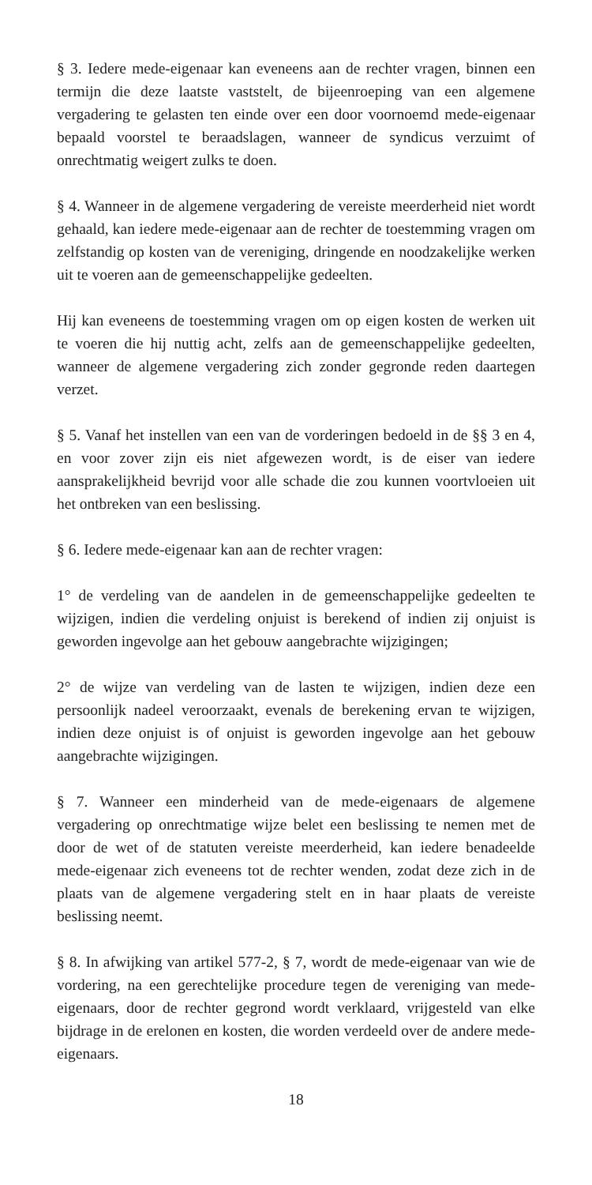§ 3. Iedere mede-eigenaar kan eveneens aan de rechter vragen, binnen een termijn die deze laatste vaststelt, de bijeenroeping van een algemene vergadering te gelasten ten einde over een door voornoemd mede-eigenaar bepaald voorstel te beraadslagen, wanneer de syndicus verzuimt of onrechtmatig weigert zulks te doen.
§ 4. Wanneer in de algemene vergadering de vereiste meerderheid niet wordt gehaald, kan iedere mede-eigenaar aan de rechter de toestemming vragen om zelfstandig op kosten van de vereniging, dringende en noodzakelijke werken uit te voeren aan de gemeenschappelijke gedeelten.
Hij kan eveneens de toestemming vragen om op eigen kosten de werken uit te voeren die hij nuttig acht, zelfs aan de gemeenschappelijke gedeelten, wanneer de algemene vergadering zich zonder gegronde reden daartegen verzet.
§ 5. Vanaf het instellen van een van de vorderingen bedoeld in de §§ 3 en 4, en voor zover zijn eis niet afgewezen wordt, is de eiser van iedere aansprakelijkheid bevrijd voor alle schade die zou kunnen voortvloeien uit het ontbreken van een beslissing.
§ 6. Iedere mede-eigenaar kan aan de rechter vragen:
1° de verdeling van de aandelen in de gemeenschappelijke gedeelten te wijzigen, indien die verdeling onjuist is berekend of indien zij onjuist is geworden ingevolge aan het gebouw aangebrachte wijzigingen;
2° de wijze van verdeling van de lasten te wijzigen, indien deze een persoonlijk nadeel veroorzaakt, evenals de berekening ervan te wijzigen, indien deze onjuist is of onjuist is geworden ingevolge aan het gebouw aangebrachte wijzigingen.
§ 7. Wanneer een minderheid van de mede-eigenaars de algemene vergadering op onrechtmatige wijze belet een beslissing te nemen met de door de wet of de statuten vereiste meerderheid, kan iedere benadeelde mede-eigenaar zich eveneens tot de rechter wenden, zodat deze zich in de plaats van de algemene vergadering stelt en in haar plaats de vereiste beslissing neemt.
§ 8. In afwijking van artikel 577-2, § 7, wordt de mede-eigenaar van wie de vordering, na een gerechtelijke procedure tegen de vereniging van mede-eigenaars, door de rechter gegrond wordt verklaard, vrijgesteld van elke bijdrage in de erelonen en kosten, die worden verdeeld over de andere mede-eigenaars.
18